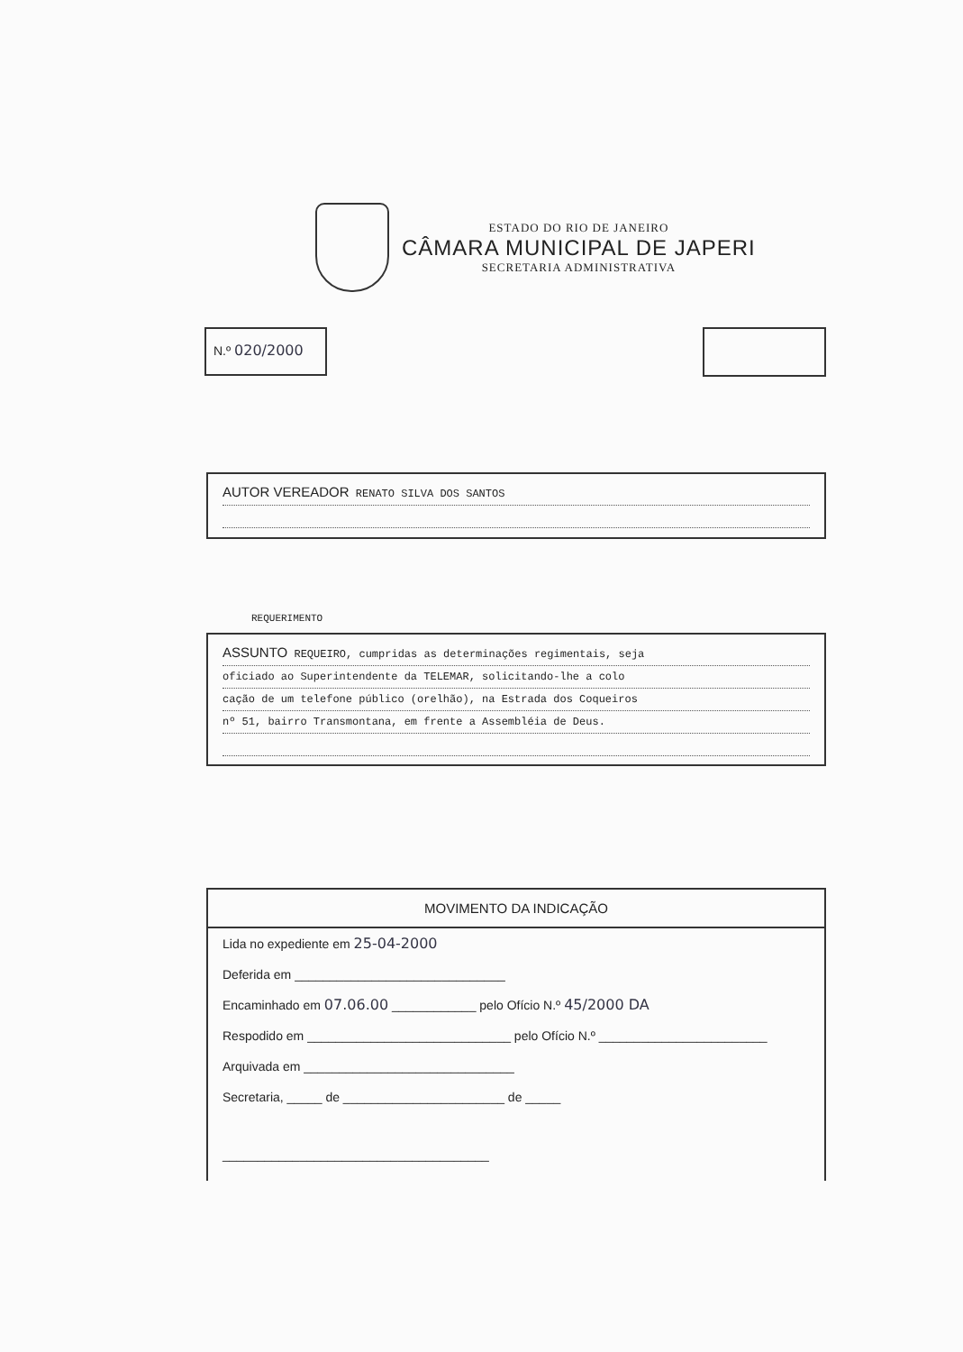ESTADO DO RIO DE JANEIRO
CÂMARA MUNICIPAL DE JAPERI
SECRETARIA ADMINISTRATIVA
N.º 020/2000
AUTOR VEREADOR RENATO SILVA DOS SANTOS
REQUERIMENTO
ASSUNTO REQUEIRO, cumpridas as determinações regimentais, seja
oficiado ao Superintendente da TELEMAR, solicitando-lhe a colo
cação de um telefone público (orelhão), na Estrada dos Coqueiros
nº 51, bairro Transmontana, em frente a Assembléia de Deus.
MOVIMENTO DA INDICAÇÃO
Lida no expediente em 25-04-2000
Deferida em ______________________________
Encaminhado em 07.06.00 ____________ pelo Ofício N.º 45/2000 DA
Respodido em _____________________________ pelo Ofício N.º ________________________
Arquivada em ______________________________
Secretaria, _____ de _______________________ de _____
______________________________________